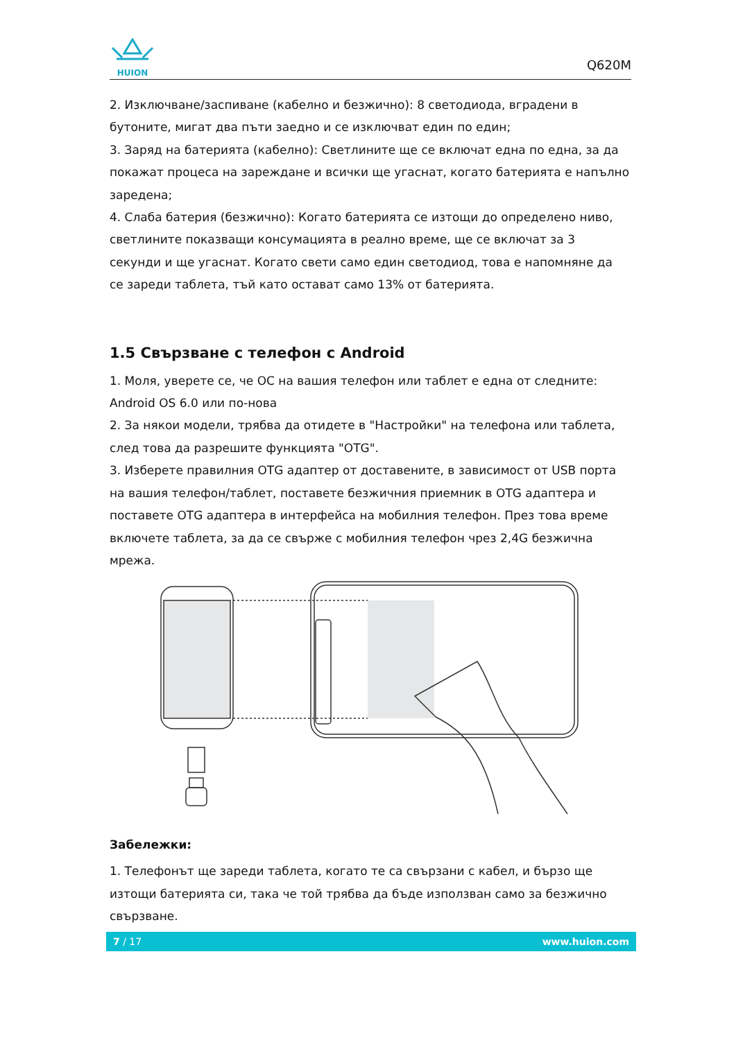HUION
Q620M
2. Изключване/заспиване (кабелно и безжично): 8 светодиода, вградени в бутоните, мигат два пъти заедно и се изключват един по един;
3. Заряд на батерията (кабелно): Светлините ще се включат една по една, за да покажат процеса на зареждане и всички ще угаснат, когато батерията е напълно заредена;
4. Слаба батерия (безжично): Когато батерията се изтощи до определено ниво, светлините показващи консумацията в реално време, ще се включат за 3 секунди и ще угаснат. Когато свети само един светодиод, това е напомняне да се зареди таблета, тъй като остават само 13% от батерията.
1.5 Свързване с телефон с Android
1. Моля, уверете се, че ОС на вашия телефон или таблет е една от следните: Android OS 6.0 или по-нова
2. За някои модели, трябва да отидете в "Настройки" на телефона или таблета, след това да разрешите функцията "OTG".
3. Изберете правилния OTG адаптер от доставените, в зависимост от USB порта на вашия телефон/таблет, поставете безжичния приемник в OTG адаптера и поставете OTG адаптера в интерфейса на мобилния телефон. През това време включете таблета, за да се свърже с мобилния телефон чрез 2,4G безжична мрежа.
Забележки:
1. Телефонът ще зареди таблета, когато те са свързани с кабел, и бързо ще изтощи батерията си, така че той трябва да бъде използван само за безжично свързване.
7 / 17 www.huion.com